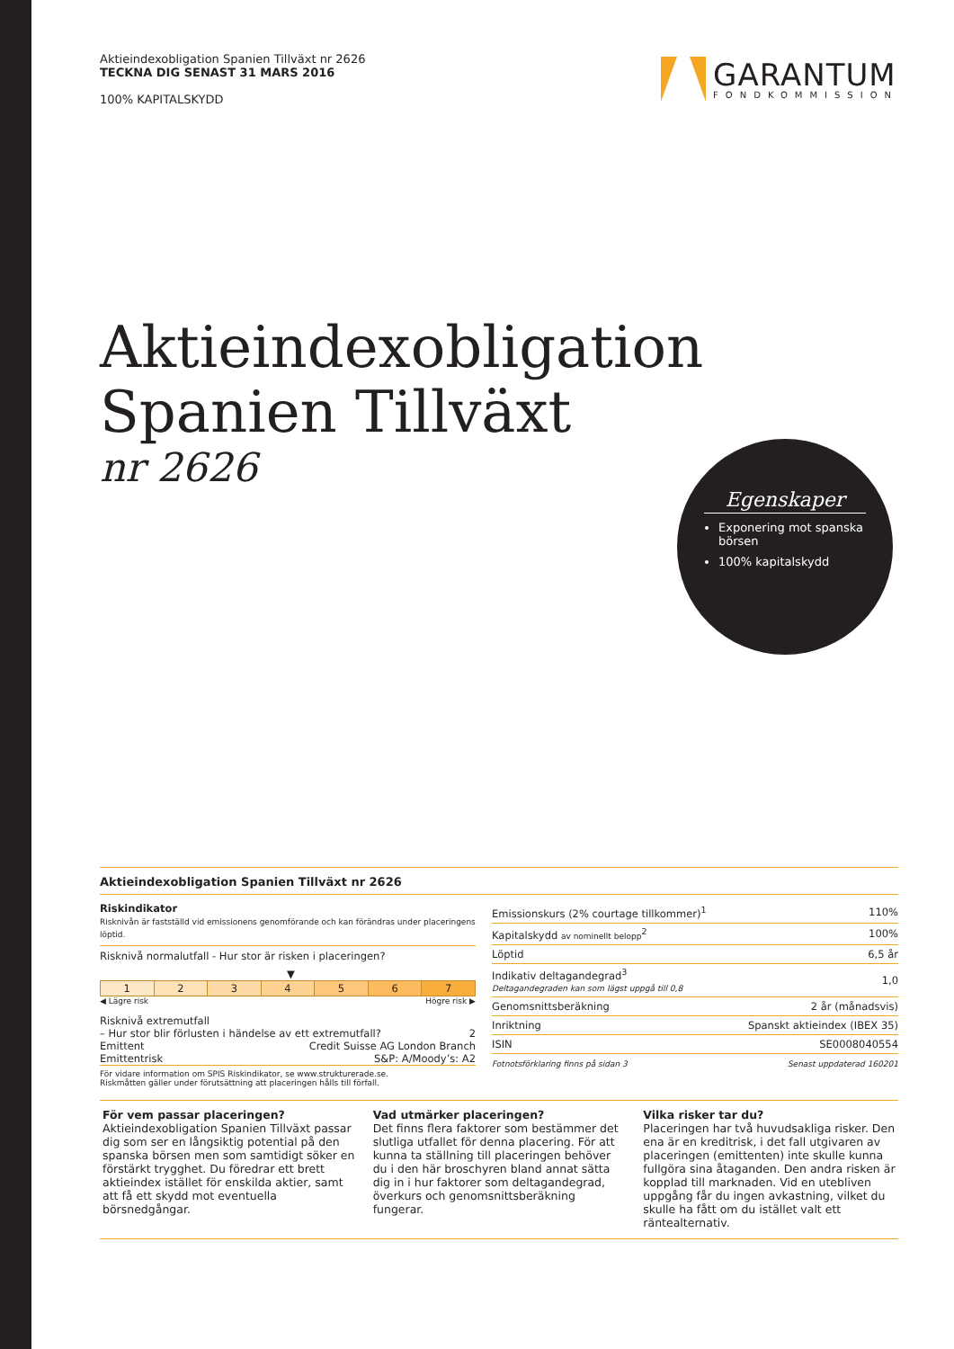Aktieindexobligation Spanien Tillväxt nr 2626
TECKNA DIG SENAST 31 MARS 2016
100% KAPITALSKYDD
GARANTUM
FONDKOMMISSION
Aktieindexobligation
Spanien Tillväxt
nr 2626
Egenskaper
Exponering mot spanska börsen
100% kapitalskydd
Aktieindexobligation Spanien Tillväxt nr 2626
Riskindikator
Risknivån är fastställd vid emissionens genomförande och kan förändras under placeringens löptid.
Risknivå normalutfall - Hur stor är risken i placeringen?
▼
| 1 | 2 | 3 | 4 | 5 | 6 | 7 |
◀ Lägre risk Högre risk ▶
Risknivå extremutfall
– Hur stor blir förlusten i händelse av ett extremutfall? 2
Emittent Credit Suisse AG London Branch
Emittentrisk S&P: A/Moody’s: A2
För vidare information om SPIS Riskindikator, se www.strukturerade.se.
Riskmåtten gäller under förutsättning att placeringen hålls till förfall.
| Emissionskurs (2% courtage tillkommer)<sup>1</sup> | 110% |
| Kapitalskydd av nominellt belopp<sup>2</sup> | 100% |
| Löptid | 6,5 år |
| Indikativ deltagandegrad<sup>3</sup> Deltagandegraden kan som lägst uppgå till 0,8 | 1,0 |
| Genomsnittsberäkning | 2 år (månadsvis) |
| Inriktning | Spanskt aktieindex (IBEX 35) |
| ISIN | SE0008040554 |
| Fotnotsförklaring finns på sidan 3 | Senast uppdaterad 160201 |
För vem passar placeringen?
Aktieindexobligation Spanien Tillväxt passar dig som ser en långsiktig potential på den spanska börsen men som samtidigt söker en förstärkt trygghet. Du föredrar ett brett aktieindex istället för enskilda aktier, samt att få ett skydd mot eventuella börsnedgångar.
Vad utmärker placeringen?
Det finns flera faktorer som bestämmer det slutliga utfallet för denna placering. För att kunna ta ställning till placeringen behöver du i den här broschyren bland annat sätta dig in i hur faktorer som deltagandegrad, överkurs och genomsnittsberäkning fungerar.
Vilka risker tar du?
Placeringen har två huvudsakliga risker. Den ena är en kreditrisk, i det fall utgivaren av placeringen (emittenten) inte skulle kunna fullgöra sina åtaganden. Den andra risken är kopplad till marknaden. Vid en utebliven uppgång får du ingen avkastning, vilket du skulle ha fått om du istället valt ett räntealternativ.